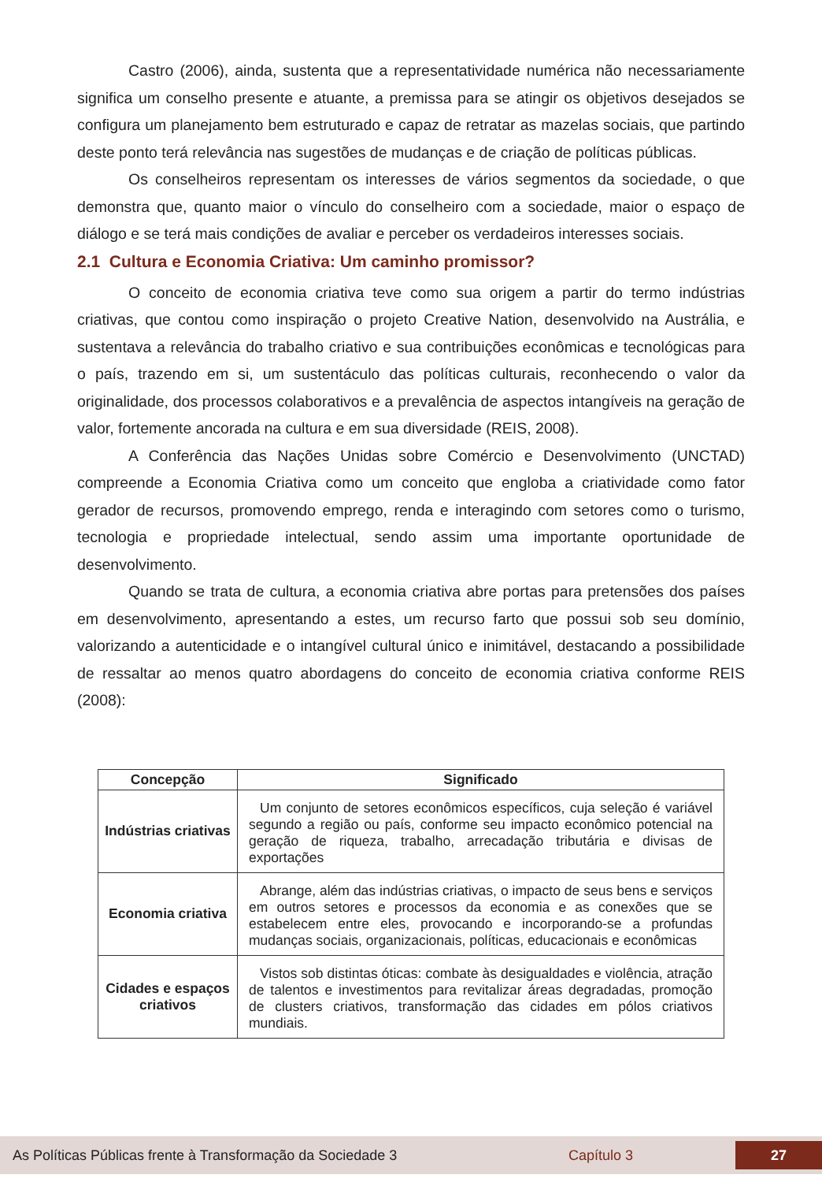Castro (2006), ainda, sustenta que a representatividade numérica não necessariamente significa um conselho presente e atuante, a premissa para se atingir os objetivos desejados se configura um planejamento bem estruturado e capaz de retratar as mazelas sociais, que partindo deste ponto terá relevância nas sugestões de mudanças e de criação de políticas públicas.
Os conselheiros representam os interesses de vários segmentos da sociedade, o que demonstra que, quanto maior o vínculo do conselheiro com a sociedade, maior o espaço de diálogo e se terá mais condições de avaliar e perceber os verdadeiros interesses sociais.
2.1 Cultura e Economia Criativa: Um caminho promissor?
O conceito de economia criativa teve como sua origem a partir do termo indústrias criativas, que contou como inspiração o projeto Creative Nation, desenvolvido na Austrália, e sustentava a relevância do trabalho criativo e sua contribuições econômicas e tecnológicas para o país, trazendo em si, um sustentáculo das políticas culturais, reconhecendo o valor da originalidade, dos processos colaborativos e a prevalência de aspectos intangíveis na geração de valor, fortemente ancorada na cultura e em sua diversidade (REIS, 2008).
A Conferência das Nações Unidas sobre Comércio e Desenvolvimento (UNCTAD) compreende a Economia Criativa como um conceito que engloba a criatividade como fator gerador de recursos, promovendo emprego, renda e interagindo com setores como o turismo, tecnologia e propriedade intelectual, sendo assim uma importante oportunidade de desenvolvimento.
Quando se trata de cultura, a economia criativa abre portas para pretensões dos países em desenvolvimento, apresentando a estes, um recurso farto que possui sob seu domínio, valorizando a autenticidade e o intangível cultural único e inimitável, destacando a possibilidade de ressaltar ao menos quatro abordagens do conceito de economia criativa conforme REIS (2008):
| Concepção | Significado |
| --- | --- |
| Indústrias criativas | Um conjunto de setores econômicos específicos, cuja seleção é variável segundo a região ou país, conforme seu impacto econômico potencial na geração de riqueza, trabalho, arrecadação tributária e divisas de exportações |
| Economia criativa | Abrange, além das indústrias criativas, o impacto de seus bens e serviços em outros setores e processos da economia e as conexões que se estabelecem entre eles, provocando e incorporando-se a profundas mudanças sociais, organizacionais, políticas, educacionais e econômicas |
| Cidades e espaços criativos | Vistos sob distintas óticas: combate às desigualdades e violência, atração de talentos e investimentos para revitalizar áreas degradadas, promoção de clusters criativos, transformação das cidades em pólos criativos mundiais. |
As Políticas Públicas frente à Transformação da Sociedade 3 Capítulo 3 27